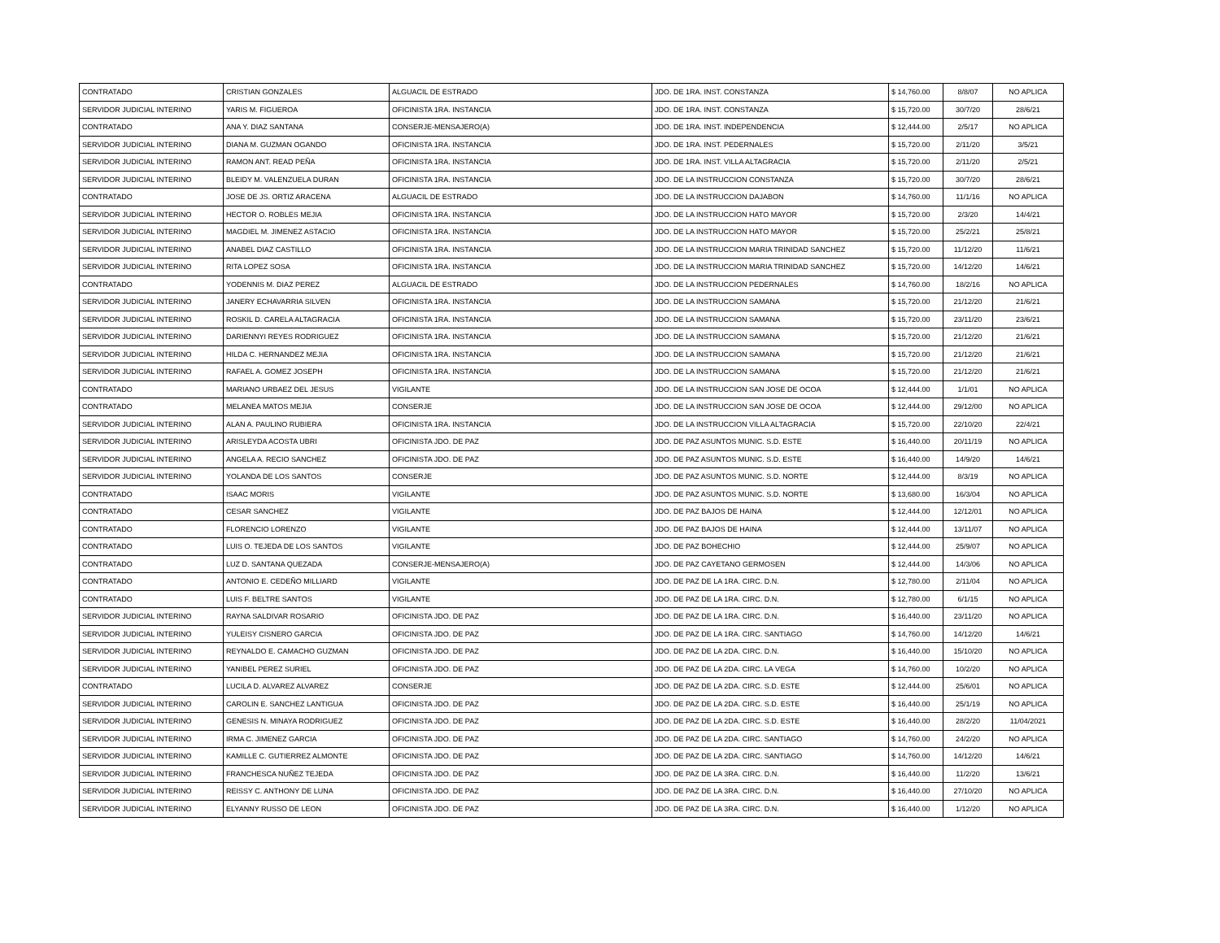| CONTRATADO | CRISTIAN GONZALES | ALGUACIL DE ESTRADO | JDO. DE 1RA. INST. CONSTANZA | $ 14,760.00 | 8/8/07 | NO APLICA |
| SERVIDOR JUDICIAL INTERINO | YARIS M. FIGUEROA | OFICINISTA 1RA. INSTANCIA | JDO. DE 1RA. INST. CONSTANZA | $ 15,720.00 | 30/7/20 | 28/6/21 |
| CONTRATADO | ANA Y. DIAZ SANTANA | CONSERJE-MENSAJERO(A) | JDO. DE 1RA. INST. INDEPENDENCIA | $ 12,444.00 | 2/5/17 | NO APLICA |
| SERVIDOR JUDICIAL INTERINO | DIANA M. GUZMAN OGANDO | OFICINISTA 1RA. INSTANCIA | JDO. DE 1RA. INST. PEDERNALES | $ 15,720.00 | 2/11/20 | 3/5/21 |
| SERVIDOR JUDICIAL INTERINO | RAMON ANT. READ PEÑA | OFICINISTA 1RA. INSTANCIA | JDO. DE 1RA. INST. VILLA ALTAGRACIA | $ 15,720.00 | 2/11/20 | 2/5/21 |
| SERVIDOR JUDICIAL INTERINO | BLEIDY M. VALENZUELA DURAN | OFICINISTA 1RA. INSTANCIA | JDO. DE LA INSTRUCCION CONSTANZA | $ 15,720.00 | 30/7/20 | 28/6/21 |
| CONTRATADO | JOSE DE JS. ORTIZ ARACENA | ALGUACIL DE ESTRADO | JDO. DE LA INSTRUCCION DAJABON | $ 14,760.00 | 11/1/16 | NO APLICA |
| SERVIDOR JUDICIAL INTERINO | HECTOR O. ROBLES MEJIA | OFICINISTA 1RA. INSTANCIA | JDO. DE LA INSTRUCCION HATO MAYOR | $ 15,720.00 | 2/3/20 | 14/4/21 |
| SERVIDOR JUDICIAL INTERINO | MAGDIEL M. JIMENEZ ASTACIO | OFICINISTA 1RA. INSTANCIA | JDO. DE LA INSTRUCCION HATO MAYOR | $ 15,720.00 | 25/2/21 | 25/8/21 |
| SERVIDOR JUDICIAL INTERINO | ANABEL DIAZ CASTILLO | OFICINISTA 1RA. INSTANCIA | JDO. DE LA INSTRUCCION MARIA TRINIDAD SANCHEZ | $ 15,720.00 | 11/12/20 | 11/6/21 |
| SERVIDOR JUDICIAL INTERINO | RITA LOPEZ SOSA | OFICINISTA 1RA. INSTANCIA | JDO. DE LA INSTRUCCION MARIA TRINIDAD SANCHEZ | $ 15,720.00 | 14/12/20 | 14/6/21 |
| CONTRATADO | YODENNIS M. DIAZ PEREZ | ALGUACIL DE ESTRADO | JDO. DE LA INSTRUCCION PEDERNALES | $ 14,760.00 | 18/2/16 | NO APLICA |
| SERVIDOR JUDICIAL INTERINO | JANERY ECHAVARRIA SILVEN | OFICINISTA 1RA. INSTANCIA | JDO. DE LA INSTRUCCION SAMANA | $ 15,720.00 | 21/12/20 | 21/6/21 |
| SERVIDOR JUDICIAL INTERINO | ROSKIL D. CARELA ALTAGRACIA | OFICINISTA 1RA. INSTANCIA | JDO. DE LA INSTRUCCION SAMANA | $ 15,720.00 | 23/11/20 | 23/6/21 |
| SERVIDOR JUDICIAL INTERINO | DARIENNYI REYES RODRIGUEZ | OFICINISTA 1RA. INSTANCIA | JDO. DE LA INSTRUCCION SAMANA | $ 15,720.00 | 21/12/20 | 21/6/21 |
| SERVIDOR JUDICIAL INTERINO | HILDA C. HERNANDEZ MEJIA | OFICINISTA 1RA. INSTANCIA | JDO. DE LA INSTRUCCION SAMANA | $ 15,720.00 | 21/12/20 | 21/6/21 |
| SERVIDOR JUDICIAL INTERINO | RAFAEL A. GOMEZ JOSEPH | OFICINISTA 1RA. INSTANCIA | JDO. DE LA INSTRUCCION SAMANA | $ 15,720.00 | 21/12/20 | 21/6/21 |
| CONTRATADO | MARIANO URBAEZ DEL JESUS | VIGILANTE | JDO. DE LA INSTRUCCION SAN JOSE DE OCOA | $ 12,444.00 | 1/1/01 | NO APLICA |
| CONTRATADO | MELANEA MATOS MEJIA | CONSERJE | JDO. DE LA INSTRUCCION SAN JOSE DE OCOA | $ 12,444.00 | 29/12/00 | NO APLICA |
| SERVIDOR JUDICIAL INTERINO | ALAN A. PAULINO RUBIERA | OFICINISTA 1RA. INSTANCIA | JDO. DE LA INSTRUCCION VILLA ALTAGRACIA | $ 15,720.00 | 22/10/20 | 22/4/21 |
| SERVIDOR JUDICIAL INTERINO | ARISLEYDA ACOSTA UBRI | OFICINISTA JDO. DE PAZ | JDO. DE PAZ ASUNTOS MUNIC. S.D. ESTE | $ 16,440.00 | 20/11/19 | NO APLICA |
| SERVIDOR JUDICIAL INTERINO | ANGELA A. RECIO SANCHEZ | OFICINISTA JDO. DE PAZ | JDO. DE PAZ ASUNTOS MUNIC. S.D. ESTE | $ 16,440.00 | 14/9/20 | 14/6/21 |
| SERVIDOR JUDICIAL INTERINO | YOLANDA DE LOS SANTOS | CONSERJE | JDO. DE PAZ ASUNTOS MUNIC. S.D. NORTE | $ 12,444.00 | 8/3/19 | NO APLICA |
| CONTRATADO | ISAAC MORIS | VIGILANTE | JDO. DE PAZ ASUNTOS MUNIC. S.D. NORTE | $ 13,680.00 | 16/3/04 | NO APLICA |
| CONTRATADO | CESAR SANCHEZ | VIGILANTE | JDO. DE PAZ BAJOS DE HAINA | $ 12,444.00 | 12/12/01 | NO APLICA |
| CONTRATADO | FLORENCIO LORENZO | VIGILANTE | JDO. DE PAZ BAJOS DE HAINA | $ 12,444.00 | 13/11/07 | NO APLICA |
| CONTRATADO | LUIS O. TEJEDA DE LOS SANTOS | VIGILANTE | JDO. DE PAZ BOHECHIO | $ 12,444.00 | 25/9/07 | NO APLICA |
| CONTRATADO | LUZ D. SANTANA QUEZADA | CONSERJE-MENSAJERO(A) | JDO. DE PAZ CAYETANO GERMOSEN | $ 12,444.00 | 14/3/06 | NO APLICA |
| CONTRATADO | ANTONIO E. CEDEÑO MILLIARD | VIGILANTE | JDO. DE PAZ DE LA 1RA. CIRC. D.N. | $ 12,780.00 | 2/11/04 | NO APLICA |
| CONTRATADO | LUIS F. BELTRE SANTOS | VIGILANTE | JDO. DE PAZ DE LA 1RA. CIRC. D.N. | $ 12,780.00 | 6/1/15 | NO APLICA |
| SERVIDOR JUDICIAL INTERINO | RAYNA SALDIVAR ROSARIO | OFICINISTA JDO. DE PAZ | JDO. DE PAZ DE LA 1RA. CIRC. D.N. | $ 16,440.00 | 23/11/20 | NO APLICA |
| SERVIDOR JUDICIAL INTERINO | YULEISY CISNERO GARCIA | OFICINISTA JDO. DE PAZ | JDO. DE PAZ DE LA 1RA. CIRC. SANTIAGO | $ 14,760.00 | 14/12/20 | 14/6/21 |
| SERVIDOR JUDICIAL INTERINO | REYNALDO E. CAMACHO GUZMAN | OFICINISTA JDO. DE PAZ | JDO. DE PAZ DE LA 2DA. CIRC. D.N. | $ 16,440.00 | 15/10/20 | NO APLICA |
| SERVIDOR JUDICIAL INTERINO | YANIBEL PEREZ SURIEL | OFICINISTA JDO. DE PAZ | JDO. DE PAZ DE LA 2DA. CIRC. LA VEGA | $ 14,760.00 | 10/2/20 | NO APLICA |
| CONTRATADO | LUCILA D. ALVAREZ ALVAREZ | CONSERJE | JDO. DE PAZ DE LA 2DA. CIRC. S.D. ESTE | $ 12,444.00 | 25/6/01 | NO APLICA |
| SERVIDOR JUDICIAL INTERINO | CAROLIN E. SANCHEZ LANTIGUA | OFICINISTA JDO. DE PAZ | JDO. DE PAZ DE LA 2DA. CIRC. S.D. ESTE | $ 16,440.00 | 25/1/19 | NO APLICA |
| SERVIDOR JUDICIAL INTERINO | GENESIS N. MINAYA RODRIGUEZ | OFICINISTA JDO. DE PAZ | JDO. DE PAZ DE LA 2DA. CIRC. S.D. ESTE | $ 16,440.00 | 28/2/20 | 11/04/2021 |
| SERVIDOR JUDICIAL INTERINO | IRMA C. JIMENEZ GARCIA | OFICINISTA JDO. DE PAZ | JDO. DE PAZ DE LA 2DA. CIRC. SANTIAGO | $ 14,760.00 | 24/2/20 | NO APLICA |
| SERVIDOR JUDICIAL INTERINO | KAMILLE C. GUTIERREZ ALMONTE | OFICINISTA JDO. DE PAZ | JDO. DE PAZ DE LA 2DA. CIRC. SANTIAGO | $ 14,760.00 | 14/12/20 | 14/6/21 |
| SERVIDOR JUDICIAL INTERINO | FRANCHESCA NUÑEZ TEJEDA | OFICINISTA JDO. DE PAZ | JDO. DE PAZ DE LA 3RA. CIRC. D.N. | $ 16,440.00 | 11/2/20 | 13/6/21 |
| SERVIDOR JUDICIAL INTERINO | REISSY C. ANTHONY DE LUNA | OFICINISTA JDO. DE PAZ | JDO. DE PAZ DE LA 3RA. CIRC. D.N. | $ 16,440.00 | 27/10/20 | NO APLICA |
| SERVIDOR JUDICIAL INTERINO | ELYANNY RUSSO DE LEON | OFICINISTA JDO. DE PAZ | JDO. DE PAZ DE LA 3RA. CIRC. D.N. | $ 16,440.00 | 1/12/20 | NO APLICA |